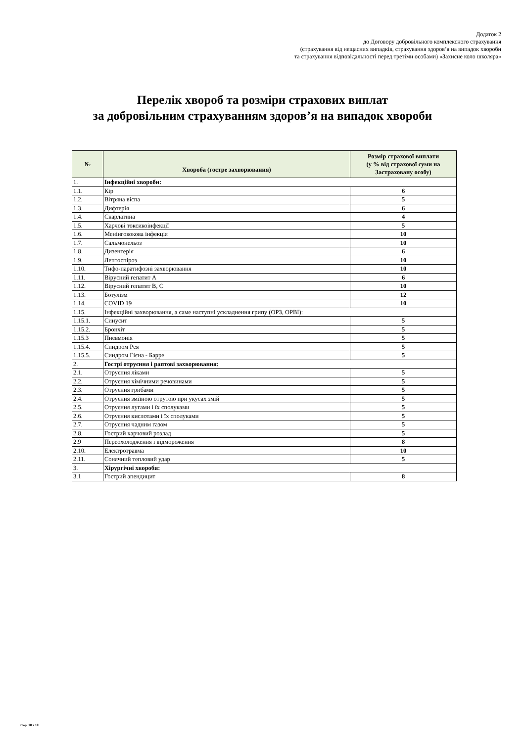Додаток 2
до Договору добровільного комплексного страхування
(страхування від нещасних випадків, страхування здоров’я на випадок хвороби
та страхування відповідальності перед третіми особами) «Захисне коло школяра»
Перелік хвороб та розміри страхових виплат
за добровільним страхуванням здоров’я на випадок хвороби
| № | Хвороба (гостре захворювання) | Розмір страхової виплати (у % від страхової суми на Застраховану особу) |
| --- | --- | --- |
| 1. | Інфекційні хвороби: | |
| 1.1. | Кір | 6 |
| 1.2. | Вітряна віспа | 5 |
| 1.3. | Дифтерія | 6 |
| 1.4. | Скарлатина | 4 |
| 1.5. | Харчові токсикоінфекції | 5 |
| 1.6. | Менінгококова інфекція | 10 |
| 1.7. | Сальмонельоз | 10 |
| 1.8. | Дизентерія | 6 |
| 1.9. | Лептоспіроз | 10 |
| 1.10. | Тифо-паратифозні захворювання | 10 |
| 1.11. | Вірусний гепатит А | 6 |
| 1.12. | Вірусний гепатит В, С | 10 |
| 1.13. | Ботулізм | 12 |
| 1.14. | COVID 19 | 10 |
| 1.15. | Інфекційні захворювання, а саме наступні ускладнення грипу (ОРЗ, ОРВІ): | |
| 1.15.1. | Синусит | 5 |
| 1.15.2. | Бронхіт | 5 |
| 1.15.3 | Пневмонія | 5 |
| 1.15.4. | Синдром Рея | 5 |
| 1.15.5. | Синдром Гієна - Барре | 5 |
| 2. | Гострі отруєння і раптові захворювання: | |
| 2.1. | Отруєння ліками | 5 |
| 2.2. | Отруєння хімічними речовинами | 5 |
| 2.3. | Отруєння грибами | 5 |
| 2.4. | Отруєння зміїною отрутою при укусах змій | 5 |
| 2.5. | Отруєння лугами і їх сполуками | 5 |
| 2.6. | Отруєння кислотами і їх сполуками | 5 |
| 2.7. | Отруєння чадним газом | 5 |
| 2.8. | Гострий харчовий розлад | 5 |
| 2.9 | Переохолодження і відмороження | 8 |
| 2.10. | Електротравма | 10 |
| 2.11. | Сонячний тепловий удар | 5 |
| 3. | Хірургічні хвороби: | |
| 3.1 | Гострий апендицит | 8 |
стор. 10 з 10